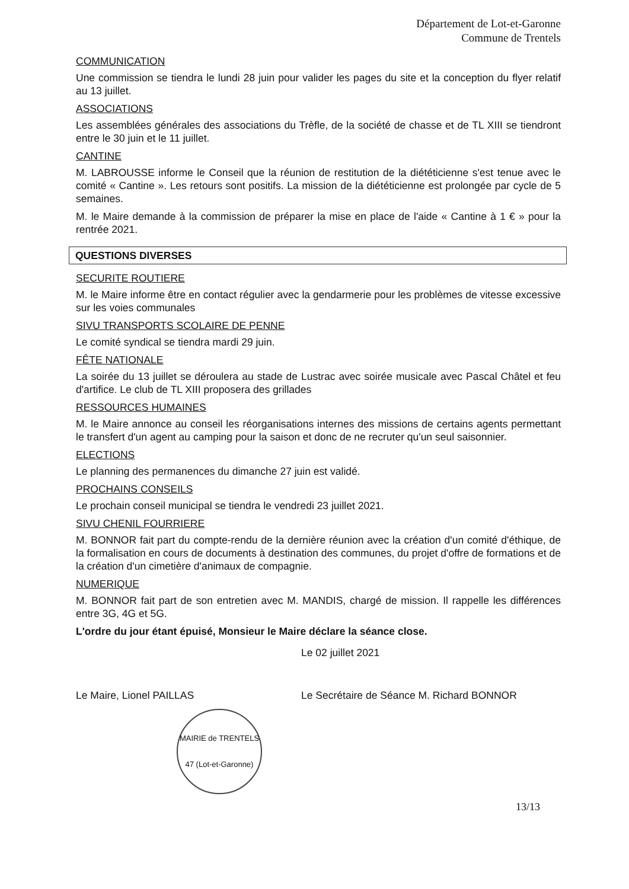Département de Lot-et-Garonne
Commune de Trentels
COMMUNICATION
Une commission se tiendra le lundi 28 juin pour valider les pages du site et la conception du flyer relatif au 13 juillet.
ASSOCIATIONS
Les assemblées générales des associations du Trèfle, de la société de chasse et de TL XIII se tiendront entre le 30 juin et le 11 juillet.
CANTINE
M. LABROUSSE informe le Conseil que la réunion de restitution de la diététicienne s'est tenue avec le comité « Cantine ». Les retours sont positifs. La mission de la diététicienne est prolongée par cycle de 5 semaines.
M. le Maire demande à la commission de préparer la mise en place de l'aide « Cantine à 1 € » pour la rentrée 2021.
QUESTIONS DIVERSES
SECURITE ROUTIERE
M. le Maire informe être en contact régulier avec la gendarmerie pour les problèmes de vitesse excessive sur les voies communales
SIVU TRANSPORTS SCOLAIRE DE PENNE
Le comité syndical se tiendra mardi 29 juin.
FÊTE NATIONALE
La soirée du 13 juillet se déroulera au stade de Lustrac avec soirée musicale avec Pascal Châtel et feu d'artifice. Le club de TL XIII proposera des grillades
RESSOURCES HUMAINES
M. le Maire annonce au conseil les réorganisations internes des missions de certains agents permettant le transfert d'un agent au camping pour la saison et donc de ne recruter qu'un seul saisonnier.
ELECTIONS
Le planning des permanences du dimanche 27 juin est validé.
PROCHAINS CONSEILS
Le prochain conseil municipal se tiendra le vendredi 23 juillet 2021.
SIVU CHENIL FOURRIERE
M. BONNOR fait part du compte-rendu de la dernière réunion avec la création d'un comité d'éthique, de la formalisation en cours de documents à destination des communes, du projet d'offre de formations et de la création d'un cimetière d'animaux de compagnie.
NUMERIQUE
M. BONNOR fait part de son entretien avec M. MANDIS, chargé de mission. Il rappelle les différences entre 3G, 4G et 5G.
L'ordre du jour étant épuisé, Monsieur le Maire déclare la séance close.
Le 02 juillet 2021
Le Maire, Lionel PAILLAS Le Secrétaire de Séance M. Richard BONNOR
MAIRIE de TRENTELS
47 (Lot-et-Garonne)
13/13